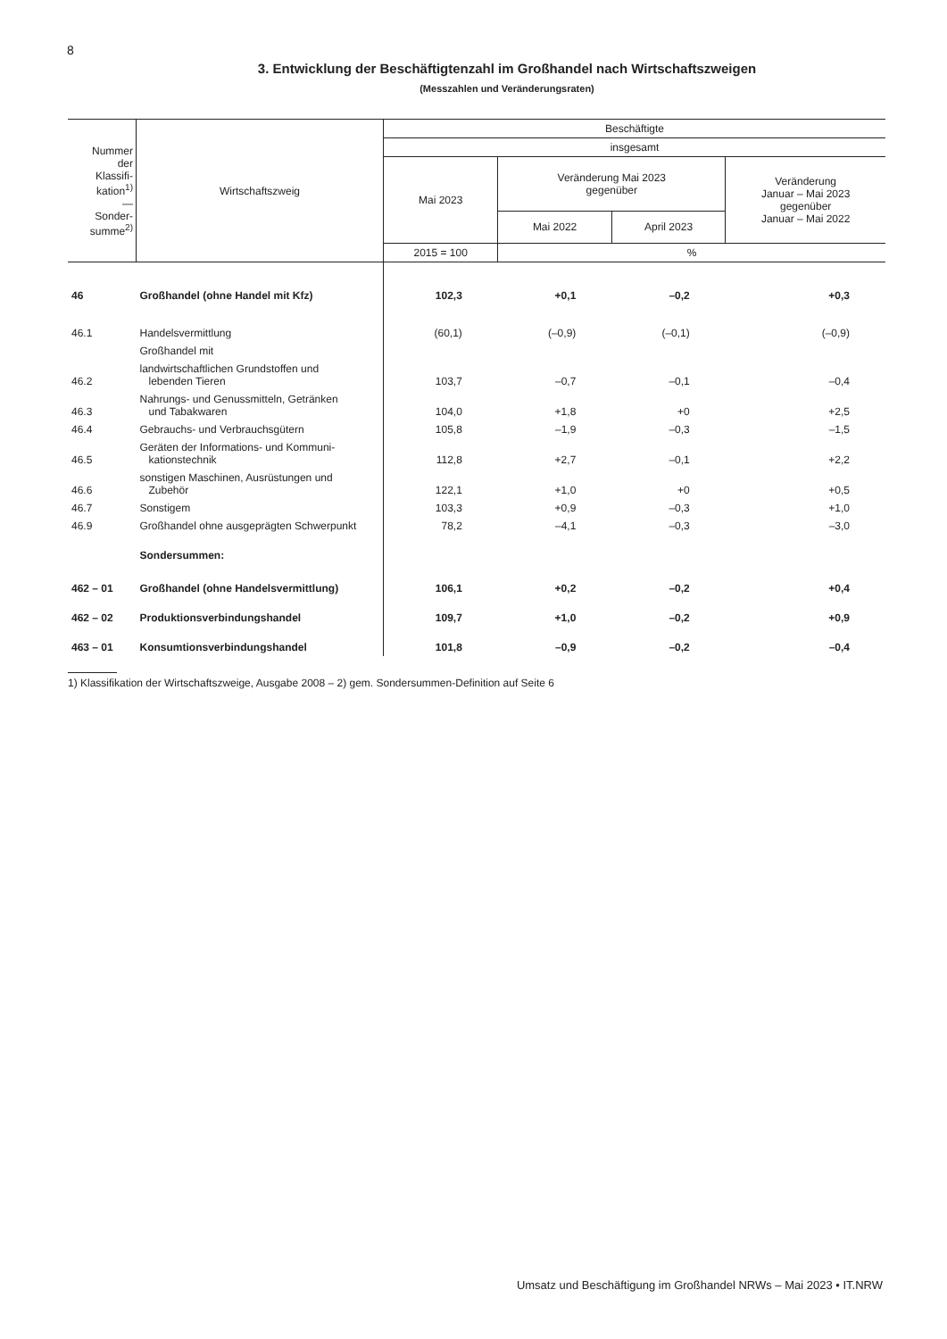8
3. Entwicklung der Beschäftigtenzahl im Großhandel nach Wirtschaftszweigen
(Messzahlen und Veränderungsraten)
| Nummer der Klassifi- kation<sup>1)</sup> — Sonder- summe<sup>2)</sup> | Wirtschaftszweig | Beschäftigte | | | |
| --- | --- | --- | --- | --- | --- |
| | | insgesamt | | | |
| | | Mai 2023 | Veränderung Mai 2023 gegenüber | | Veränderung Januar – Mai 2023 gegenüber Januar – Mai 2022 |
| | | | Mai 2022 | April 2023 | |
| | | 2015 = 100 | % | | |
| 46 | Großhandel (ohne Handel mit Kfz) | 102,3 | +0,1 | –0,2 | +0,3 |
| 46.1 | Handelsvermittlung | (60,1) | (–0,9) | (–0,1) | (–0,9) |
| | Großhandel mit | | | | |
| 46.2 | landwirtschaftlichen Grundstoffen und lebenden Tieren | 103,7 | –0,7 | –0,1 | –0,4 |
| 46.3 | Nahrungs- und Genussmitteln, Getränken und Tabakwaren | 104,0 | +1,8 | +0 | +2,5 |
| 46.4 | Gebrauchs- und Verbrauchsgütern | 105,8 | –1,9 | –0,3 | –1,5 |
| 46.5 | Geräten der Informations- und Kommuni- kationstechnik | 112,8 | +2,7 | –0,1 | +2,2 |
| 46.6 | sonstigen Maschinen, Ausrüstungen und Zubehör | 122,1 | +1,0 | +0 | +0,5 |
| 46.7 | Sonstigem | 103,3 | +0,9 | –0,3 | +1,0 |
| 46.9 | Großhandel ohne ausgeprägten Schwerpunkt | 78,2 | –4,1 | –0,3 | –3,0 |
| | Sondersummen: | | | | |
| 462 – 01 | Großhandel (ohne Handelsvermittlung) | 106,1 | +0,2 | –0,2 | +0,4 |
| 462 – 02 | Produktionsverbindungshandel | 109,7 | +1,0 | –0,2 | +0,9 |
| 463 – 01 | Konsumtionsverbindungshandel | 101,8 | –0,9 | –0,2 | –0,4 |
1) Klassifikation der Wirtschaftszweige, Ausgabe 2008 – 2) gem. Sondersummen-Definition auf Seite 6
Umsatz und Beschäftigung im Großhandel NRWs – Mai 2023 • IT.NRW